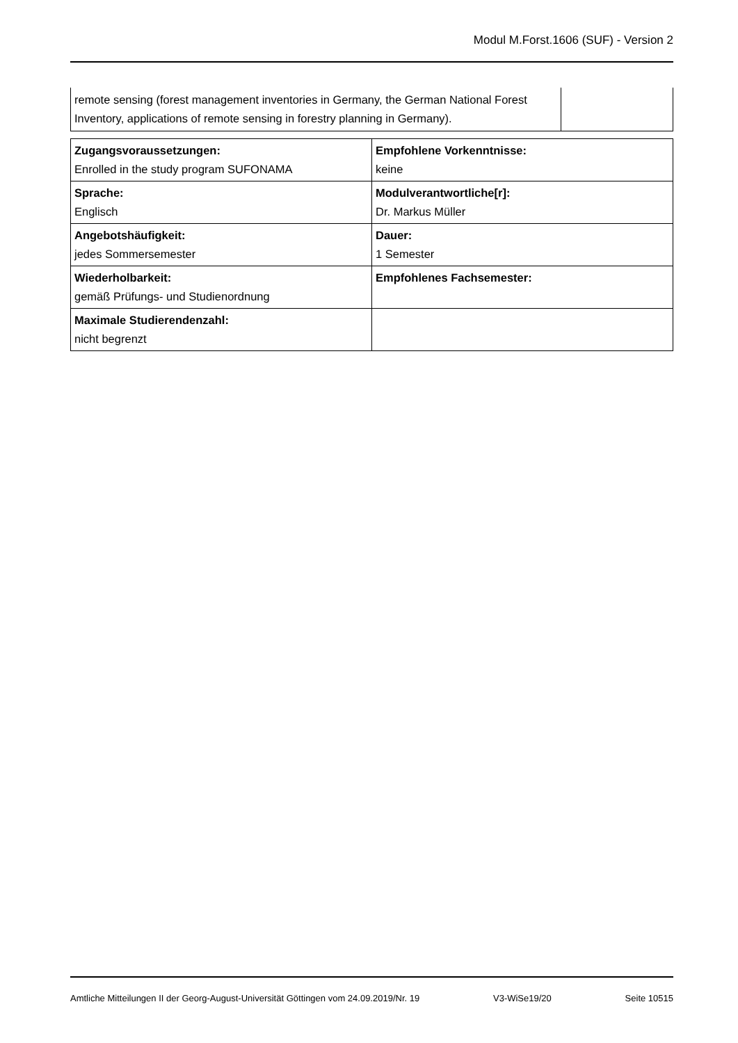Modul M.Forst.1606 (SUF) - Version 2
| remote sensing (forest management inventories in Germany, the German National Forest Inventory, applications of remote sensing in forestry planning in Germany). | |
| Zugangsvoraussetzungen: Enrolled in the study program SUFONAMA | Empfohlene Vorkenntnisse: keine |
| Sprache: Englisch | Modulverantwortliche[r]: Dr. Markus Müller |
| Angebotshäufigkeit: jedes Sommersemester | Dauer: 1 Semester |
| Wiederholbarkeit: gemäß Prüfungs- und Studienordnung | Empfohlenes Fachsemester: |
| Maximale Studierendenzahl: nicht begrenzt | |
Amtliche Mitteilungen II der Georg-August-Universität Göttingen vom 24.09.2019/Nr. 19 V3-WiSe19/20 Seite 10515